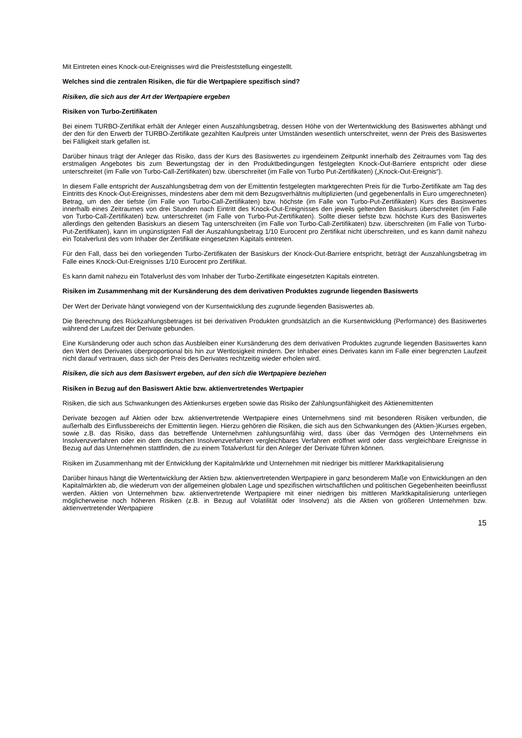Mit Eintreten eines Knock-out-Ereignisses wird die Preisfeststellung eingestellt.
Welches sind die zentralen Risiken, die für die Wertpapiere spezifisch sind?
Risiken, die sich aus der Art der Wertpapiere ergeben
Risiken von Turbo-Zertifikaten
Bei einem TURBO-Zertifikat erhält der Anleger einen Auszahlungsbetrag, dessen Höhe von der Wertentwicklung des Basiswertes abhängt und der den für den Erwerb der TURBO-Zertifikate gezahlten Kaufpreis unter Umständen wesentlich unterschreitet, wenn der Preis des Basiswertes bei Fälligkeit stark gefallen ist.
Darüber hinaus trägt der Anleger das Risiko, dass der Kurs des Basiswertes zu irgendeinem Zeitpunkt innerhalb des Zeitraumes vom Tag des erstmaligen Angebotes bis zum Bewertungstag der in den Produktbedingungen festgelegten Knock-Out-Barriere entspricht oder diese unterschreitet (im Falle von Turbo-Call-Zertifikaten) bzw. überschreitet (im Falle von Turbo Put-Zertifikaten) („Knock-Out-Ereignis“).
In diesem Falle entspricht der Auszahlungsbetrag dem von der Emittentin festgelegten marktgerechten Preis für die Turbo-Zertifikate am Tag des Eintritts des Knock-Out-Ereignisses, mindestens aber dem mit dem Bezugsverhältnis multiplizierten (und gegebenenfalls in Euro umgerechneten) Betrag, um den der tiefste (im Falle von Turbo-Call-Zertifikaten) bzw. höchste (im Falle von Turbo-Put-Zertifikaten) Kurs des Basiswertes innerhalb eines Zeitraumes von drei Stunden nach Eintritt des Knock-Out-Ereignisses den jeweils geltenden Basiskurs überschreitet (im Falle von Turbo-Call-Zertifikaten) bzw. unterschreitet (im Falle von Turbo-Put-Zertifikaten). Sollte dieser tiefste bzw. höchste Kurs des Basiswertes allerdings den geltenden Basiskurs an diesem Tag unterschreiten (im Falle von Turbo-Call-Zertifikaten) bzw. überschreiten (im Falle von Turbo-Put-Zertifikaten), kann im ungünstigsten Fall der Auszahlungsbetrag 1/10 Eurocent pro Zertifikat nicht überschreiten, und es kann damit nahezu ein Totalverlust des vom Inhaber der Zertifikate eingesetzten Kapitals eintreten.
Für den Fall, dass bei den vorliegenden Turbo-Zertifikaten der Basiskurs der Knock-Out-Barriere entspricht, beträgt der Auszahlungsbetrag im Falle eines Knock-Out-Ereignisses 1/10 Eurocent pro Zertifikat.
Es kann damit nahezu ein Totalverlust des vom Inhaber der Turbo-Zertifikate eingesetzten Kapitals eintreten.
Risiken im Zusammenhang mit der Kursänderung des dem derivativen Produktes zugrunde liegenden Basiswerts
Der Wert der Derivate hängt vorwiegend von der Kursentwicklung des zugrunde liegenden Basiswertes ab.
Die Berechnung des Rückzahlungsbetrages ist bei derivativen Produkten grundsätzlich an die Kursentwicklung (Performance) des Basiswertes während der Laufzeit der Derivate gebunden.
Eine Kursänderung oder auch schon das Ausbleiben einer Kursänderung des dem derivativen Produktes zugrunde liegenden Basiswertes kann den Wert des Derivates überproportional bis hin zur Wertlosigkeit mindern. Der Inhaber eines Derivates kann im Falle einer begrenzten Laufzeit nicht darauf vertrauen, dass sich der Preis des Derivates rechtzeitig wieder erholen wird.
Risiken, die sich aus dem Basiswert ergeben, auf den sich die Wertpapiere beziehen
Risiken in Bezug auf den Basiswert Aktie bzw. aktienvertretendes Wertpapier
Risiken, die sich aus Schwankungen des Aktienkurses ergeben sowie das Risiko der Zahlungsunfähigkeit des Aktienemittenten
Derivate bezogen auf Aktien oder bzw. aktienvertretende Wertpapiere eines Unternehmens sind mit besonderen Risiken verbunden, die außerhalb des Einflussbereichs der Emittentin liegen. Hierzu gehören die Risiken, die sich aus den Schwankungen des (Aktien-)Kurses ergeben, sowie z.B. das Risiko, dass das betreffende Unternehmen zahlungsunfähig wird, dass über das Vermögen des Unternehmens ein Insolvenzverfahren oder ein dem deutschen Insolvenzverfahren vergleichbares Verfahren eröffnet wird oder dass vergleichbare Ereignisse in Bezug auf das Unternehmen stattfinden, die zu einem Totalverlust für den Anleger der Derivate führen können.
Risiken im Zusammenhang mit der Entwicklung der Kapitalmärkte und Unternehmen mit niedriger bis mittlerer Marktkapitalisierung
Darüber hinaus hängt die Wertentwicklung der Aktien bzw. aktienvertretenden Wertpapiere in ganz besonderem Maße von Entwicklungen an den Kapitalmärkten ab, die wiederum von der allgemeinen globalen Lage und spezifischen wirtschaftlichen und politischen Gegebenheiten beeinflusst werden. Aktien von Unternehmen bzw. aktienvertretende Wertpapiere mit einer niedrigen bis mittleren Marktkapitalisierung unterliegen möglicherweise noch höheren Risiken (z.B. in Bezug auf Volatilität oder Insolvenz) als die Aktien von größeren Unternehmen bzw. aktienvertretender Wertpapiere
15